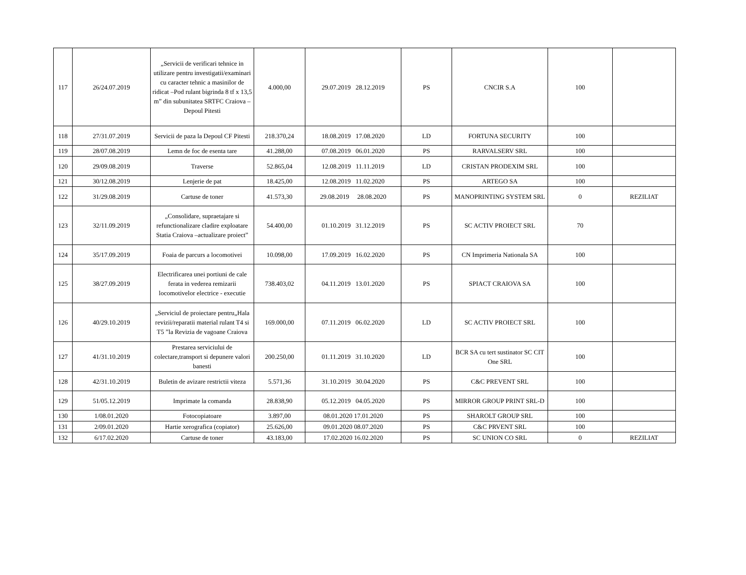| 117 | 26/24.07.2019 | „Servicii de verificari tehnice in utilizare pentru investigatii/examinari cu caracter tehnic a masinilor de ridicat –Pod rulant bigrinda 8 tf x 13,5 m” din subunitatea SRTFC Craiova – Depoul Pitesti | 4.000,00 | 29.07.2019 28.12.2019 | PS | CNCIR S.A | 100 | |
| 118 | 27/31.07.2019 | Servicii de paza la Depoul CF Pitesti | 218.370,24 | 18.08.2019 17.08.2020 | LD | FORTUNA SECURITY | 100 | |
| 119 | 28/07.08.2019 | Lemn de foc de esenta tare | 41.288,00 | 07.08.2019 06.01.2020 | PS | RARVALSERV SRL | 100 | |
| 120 | 29/09.08.2019 | Traverse | 52.865,04 | 12.08.2019 11.11.2019 | LD | CRISTAN PRODEXIM SRL | 100 | |
| 121 | 30/12.08.2019 | Lenjerie de pat | 18.425,00 | 12.08.2019 11.02.2020 | PS | ARTEGO SA | 100 | |
| 122 | 31/29.08.2019 | Cartuse de toner | 41.573,30 | 29.08.2019 28.08.2020 | PS | MANOPRINTING SYSTEM SRL | 0 | REZILIAT |
| 123 | 32/11.09.2019 | „Consolidare, supraetajare si refunctionalizare cladire exploatare Statia Craiova –actualizare proiect” | 54.400,00 | 01.10.2019 31.12.2019 | PS | SC ACTIV PROIECT SRL | 70 | |
| 124 | 35/17.09.2019 | Foaia de parcurs a locomotivei | 10.098,00 | 17.09.2019 16.02.2020 | PS | CN Imprimeria Nationala SA | 100 | |
| 125 | 38/27.09.2019 | Electrificarea unei portiuni de cale ferata in vederea remizarii locomotivelor electrice - executie | 738.403,02 | 04.11.2019 13.01.2020 | PS | SPIACT CRAIOVA SA | 100 | |
| 126 | 40/29.10.2019 | „Serviciul de proiectare pentru„Hala revizii/reparatii material rulant T4 si T5 ”la Revizia de vagoane Craiova | 169.000,00 | 07.11.2019 06.02.2020 | LD | SC ACTIV PROIECT SRL | 100 | |
| 127 | 41/31.10.2019 | Prestarea serviciului de colectare,transport si depunere valori banesti | 200.250,00 | 01.11.2019 31.10.2020 | LD | BCR SA cu tert sustinator SC CIT One SRL | 100 | |
| 128 | 42/31.10.2019 | Buletin de avizare restrictii viteza | 5.571,36 | 31.10.2019 30.04.2020 | PS | C&C PREVENT SRL | 100 | |
| 129 | 51/05.12.2019 | Imprimate la comanda | 28.838,90 | 05.12.2019 04.05.2020 | PS | MIRROR GROUP PRINT SRL-D | 100 | |
| 130 | 1/08.01.2020 | Fotocopiatoare | 3.897,00 | 08.01.2020 17.01.2020 | PS | SHAROLT GROUP SRL | 100 | |
| 131 | 2/09.01.2020 | Hartie xerografica (copiator) | 25.626,00 | 09.01.2020 08.07.2020 | PS | C&C PRVENT SRL | 100 | |
| 132 | 6/17.02.2020 | Cartuse de toner | 43.183,00 | 17.02.2020 16.02.2020 | PS | SC UNION CO SRL | 0 | REZILIAT |